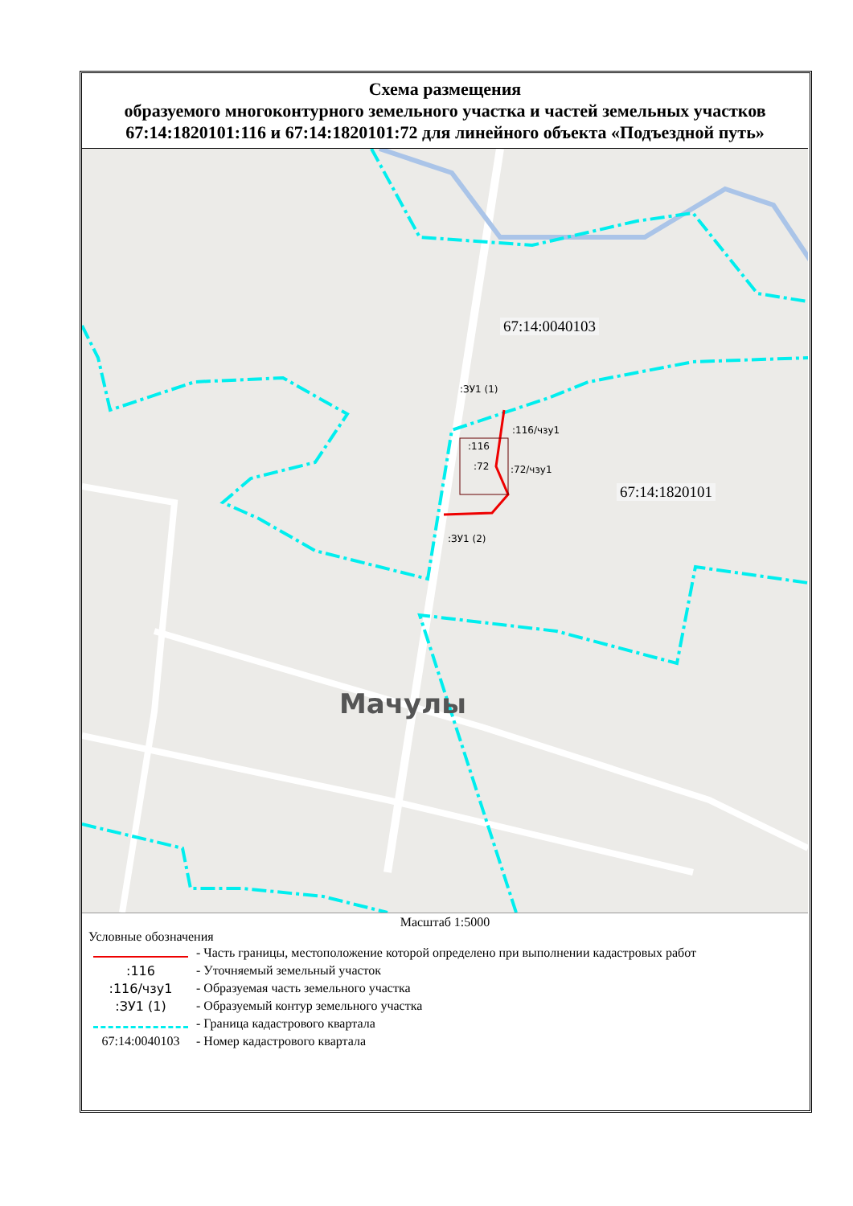Схема размещения
образуемого многоконтурного земельного участка и частей земельных участков 67:14:1820101:116 и 67:14:1820101:72 для линейного объекта «Подъездной путь»
67:14:0040103
67:14:1820101
:ЗУ1 (1)
:116/чзу1
:116
:72 :72/чзу1
:ЗУ1 (2)
Мачулы
Масштаб 1:5000
Условные обозначения
- Часть границы, местоположение которой определено при выполнении кадастровых работ
:116 - Уточняемый земельный участок
:116/чзу1 - Образуемая часть земельного участка
:ЗУ1 (1) - Образуемый контур земельного участка
- Граница кадастрового квартала
67:14:0040103 - Номер кадастрового квартала